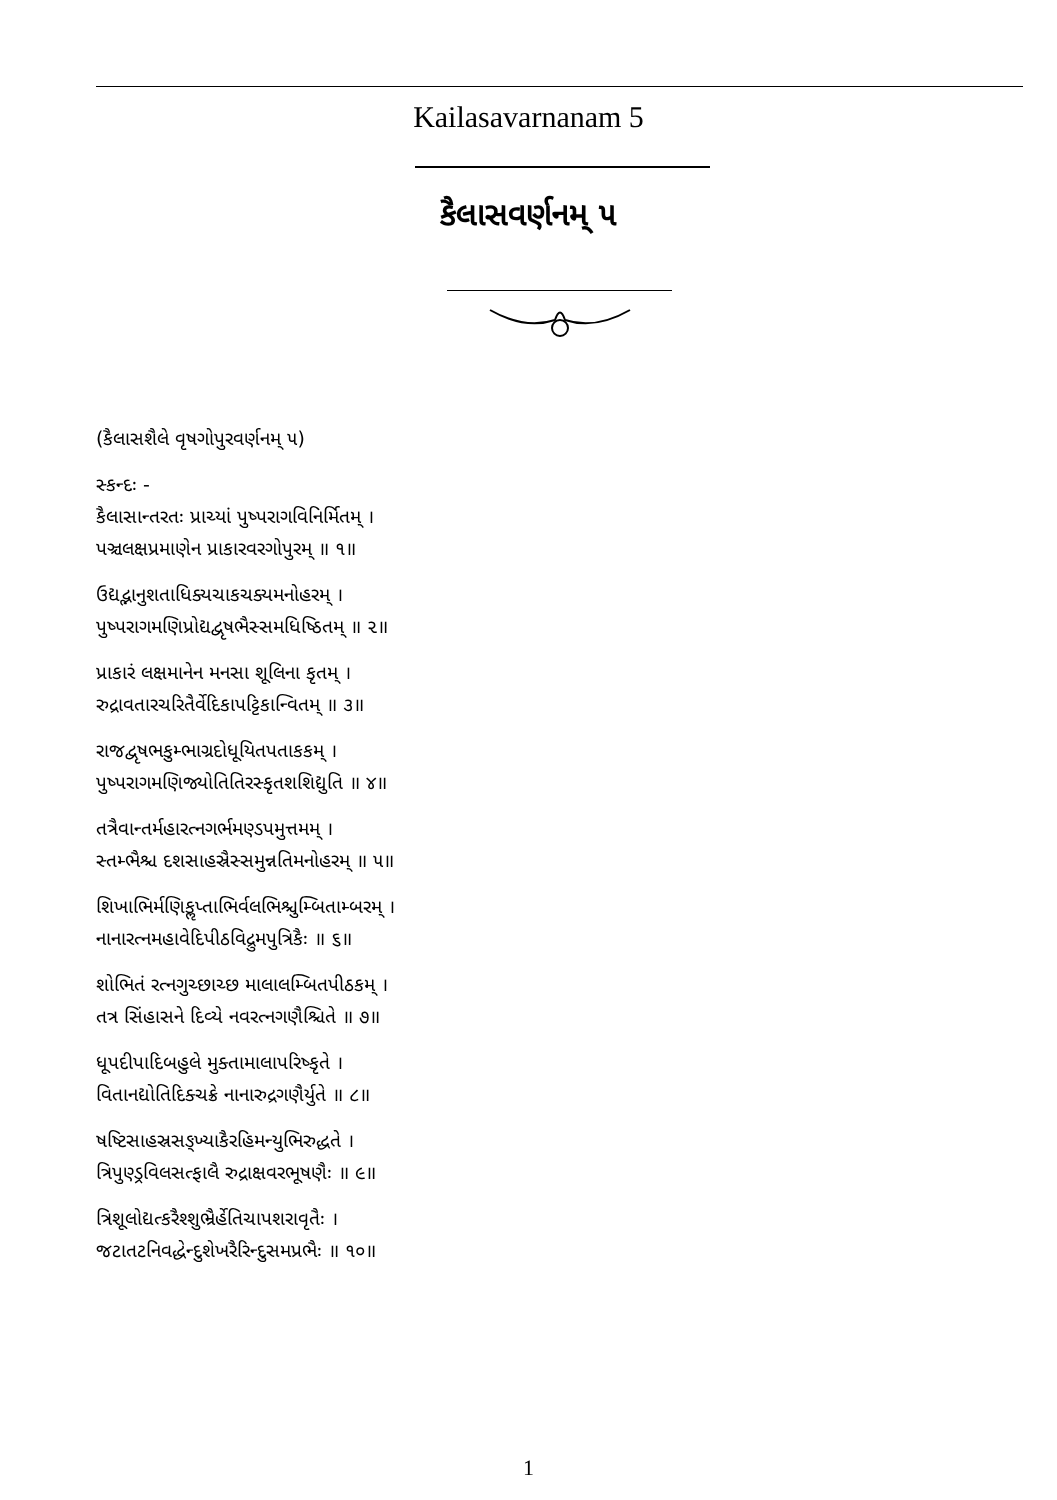Kailasavarnanam 5
કૈલાસવર્ણનમ્ ૫
(કૈલાસશૈલે વૃષગોપુરવર્ણનમ્ ૫)
સ્કન્દઃ -
કૈલાસાન્તરતઃ પ્રાચ્યાં પુષ્પરાગવિનિર્મિતમ્ ।
પઞ્ચલક્ષપ્રમાણેન પ્રાકારવરગોપુરમ્ ॥ ૧॥
ઉદ્યદ્ભાનુશતાધિક્યચાકચક્યમનોહરમ્ ।
પુષ્પરાગમણિપ્રોદ્યદ્વૃષભૈસ્સમધિષ્ઠિતમ્ ॥ ૨॥
પ્રાકારં લક્ષમાનેન મનસા શૂલિના કૃતમ્ ।
રુદ્રાવતારચરિતૈર્વેદિકાપટ્ટિકાન્વિતમ્ ॥ ૩॥
રાજદ્વૃષભકુમ્ભાગ્રદોધૂયિતપતાકકમ્ ।
પુષ્પરાગમણિજ્યોતિતિરસ્કૃતશશિદ્યુતિ ॥ ૪॥
તત્રૈવાન્તર્મહારત્નગર્ભમણ્ડપમુત્તમમ્ ।
સ્તમ્ભૈશ્ચ દશસાહસ્રૈસ્સમુન્નતિમનોહરમ્ ॥ ૫॥
શિખાભિર્મણિકૢપ્તાભિર્વલભિશ્ચુમ્બિતામ્બરમ્ ।
નાનારત્નમહાવેદિપીઠવિદ્રુમપુત્રિકૈઃ ॥ ૬॥
શોભિતં રત્નગુચ્છાચ્છ માલાલમ્બિતપીઠકમ્ ।
તત્ર સિંહાસને દિવ્યે નવરત્નગણૈશ્ચિતે ॥ ૭॥
ધૂપદીપાદિબહુલે મુક્તામાલાપરિષ્કૃતે ।
વિતાનદ્યોતિદિક્ચક્રે નાનારુદ્રગણૈર્યુતે ॥ ૮॥
ષષ્ટિસાહસ્રસઙ્ખ્યાકૈરહિમન્યુભિરુદ્ધતે ।
ત્રિપુણ્ડ્રવિલસત્ફાલૈ રુદ્રાક્ષવરભૂષણૈઃ ॥ ૯॥
ત્રિશૂલોદ્યત્કરૈશ્શુભ્રૈર્હેતિચાપશરાવૃતૈઃ ।
જટાતટનિવદ્ધેન્દુશેખરૈરિન્દુસમપ્રભૈઃ ॥ ૧૦॥
1